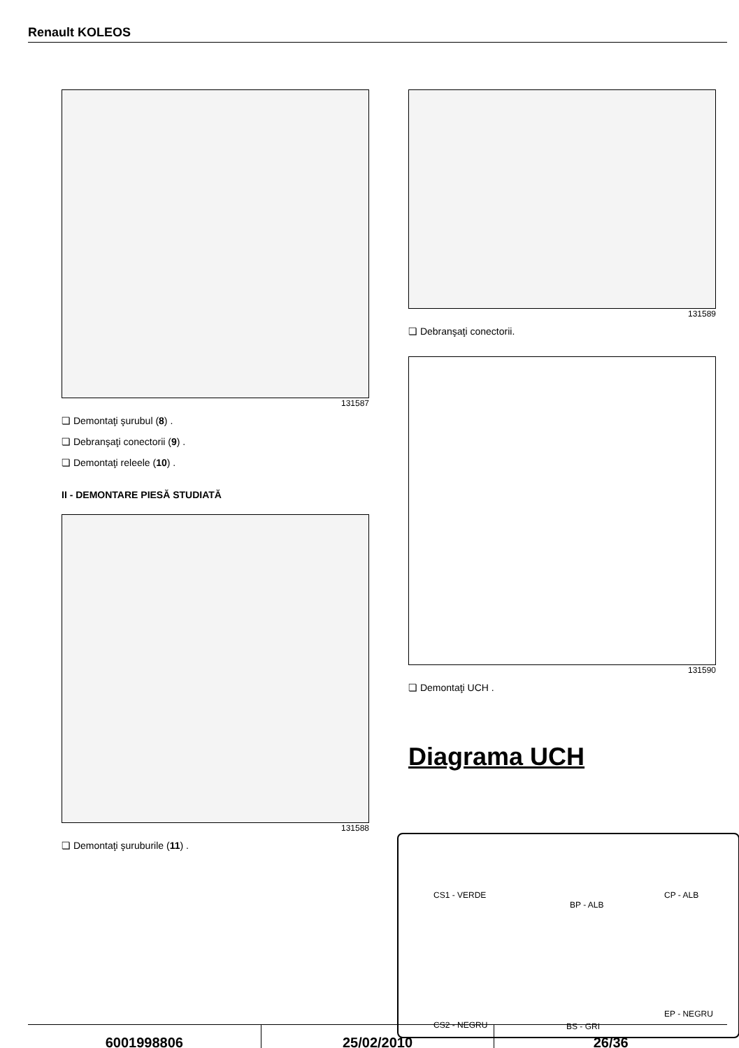Renault KOLEOS
131587
❏ Demontaţi şurubul (8) .
❏ Debranşaţi conectorii (9) .
❏ Demontaţi releele (10) .
II - DEMONTARE PIESĂ STUDIATĂ
131588
❏ Demontaţi şuruburile (11) .
131589
❏ Debranşaţi conectorii.
131590
❏ Demontaţi UCH .
Diagrama UCH
CS1 - VERDE
BP - ALB
CP - ALB
EP - NEGRU
CS2 - NEGRU BS - GRI
6001998806 25/02/2010 26/36